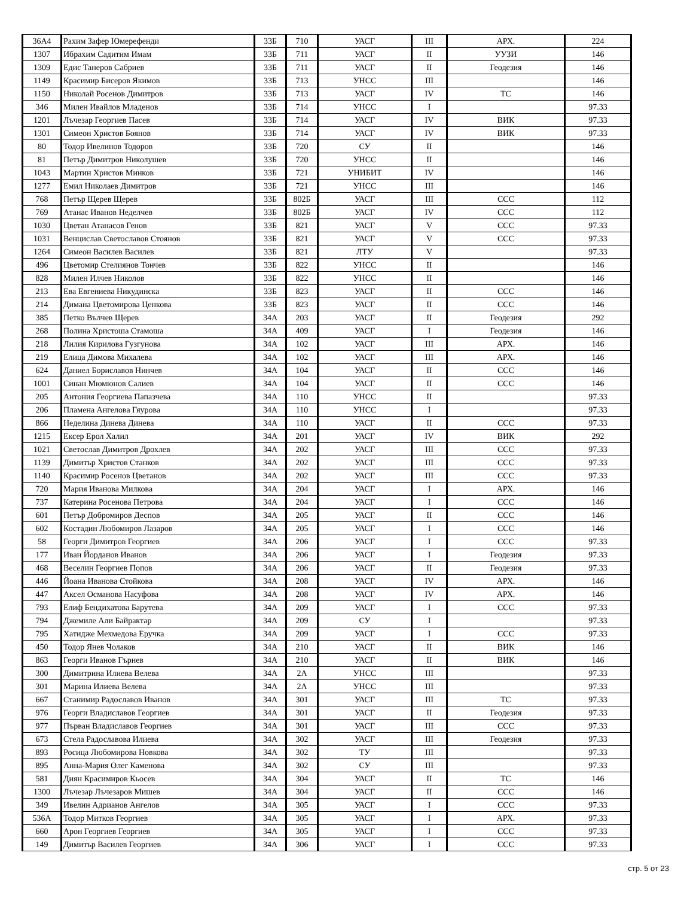| 36А4 | Рахим Зафер Юмерефенди | 33Б | 710 | УАСГ | III | АРХ. | 224 |
| 1307 | Ибрахим Садитим Имам | 33Б | 711 | УАСГ | II | УУЗИ | 146 |
| 1309 | Едис Танеров Сабриев | 33Б | 711 | УАСГ | II | Геодезия | 146 |
| 1149 | Красимир Бисеров Якимов | 33Б | 713 | УНСС | III | | 146 |
| 1150 | Николай Росенов Димитров | 33Б | 713 | УАСГ | IV | ТС | 146 |
| 346 | Милен Ивайлов Младенов | 33Б | 714 | УНСС | I | | 97.33 |
| 1201 | Лъчезар Георгиев Пасев | 33Б | 714 | УАСГ | IV | ВИК | 97.33 |
| 1301 | Симеон Христов Боянов | 33Б | 714 | УАСГ | IV | ВИК | 97.33 |
| 80 | Тодор Ивелинов Тодоров | 33Б | 720 | СУ | II | | 146 |
| 81 | Петър Димитров Николушев | 33Б | 720 | УНСС | II | | 146 |
| 1043 | Мартин Христов Минков | 33Б | 721 | УНИБИТ | IV | | 146 |
| 1277 | Емил Николаев Димитров | 33Б | 721 | УНСС | III | | 146 |
| 768 | Петър Щерев Щерев | 33Б | 802Б | УАСГ | III | ССС | 112 |
| 769 | Атанас Иванов Неделчев | 33Б | 802Б | УАСГ | IV | ССС | 112 |
| 1030 | Цветан Атанасов Генов | 33Б | 821 | УАСГ | V | ССС | 97.33 |
| 1031 | Венцислав Светославов Стоянов | 33Б | 821 | УАСГ | V | ССС | 97.33 |
| 1264 | Симеон Василев Василев | 33Б | 821 | ЛТУ | V | | 97.33 |
| 496 | Цветомир Стелиянов Тончев | 33Б | 822 | УНСС | II | | 146 |
| 828 | Милен Илчев Николов | 33Б | 822 | УНСС | II | | 146 |
| 213 | Ева Евгениева Никудинска | 33Б | 823 | УАСГ | II | ССС | 146 |
| 214 | Димана Цветомирова Ценкова | 33Б | 823 | УАСГ | II | ССС | 146 |
| 385 | Петко Вълчев Щерев | 34А | 203 | УАСГ | II | Геодезия | 292 |
| 268 | Полина Христоша Стамоша | 34А | 409 | УАСГ | I | Геодезия | 146 |
| 218 | Лилия Кирилова Гузгунова | 34А | 102 | УАСГ | III | АРХ. | 146 |
| 219 | Елица Димова Михалева | 34А | 102 | УАСГ | III | АРХ. | 146 |
| 624 | Даниел Бориславов Нинчев | 34А | 104 | УАСГ | II | ССС | 146 |
| 1001 | Синан Мюмюнов Салиев | 34А | 104 | УАСГ | II | ССС | 146 |
| 205 | Антония Георгиева Папазчева | 34А | 110 | УНСС | II | | 97.33 |
| 206 | Пламена Ангелова Гяурова | 34А | 110 | УНСС | I | | 97.33 |
| 866 | Неделина Динева Динева | 34А | 110 | УАСГ | II | ССС | 97.33 |
| 1215 | Ексер Ерол Халил | 34А | 201 | УАСГ | IV | ВИК | 292 |
| 1021 | Светослав Димитров Дрохлев | 34А | 202 | УАСГ | III | ССС | 97.33 |
| 1139 | Димитър Христов Станков | 34А | 202 | УАСГ | III | ССС | 97.33 |
| 1140 | Красимир Росенов Цветанов | 34А | 202 | УАСГ | III | ССС | 97.33 |
| 720 | Мария Иванова Милкова | 34А | 204 | УАСГ | I | АРХ. | 146 |
| 737 | Катерина Росенова Петрова | 34А | 204 | УАСГ | I | ССС | 146 |
| 601 | Петър Добромиров Деспов | 34А | 205 | УАСГ | II | ССС | 146 |
| 602 | Костадин Любомиров Лазаров | 34А | 205 | УАСГ | I | ССС | 146 |
| 58 | Георги Димитров Георгиев | 34А | 206 | УАСГ | I | ССС | 97.33 |
| 177 | Иван Йорданов Иванов | 34А | 206 | УАСГ | I | Геодезия | 97.33 |
| 468 | Веселин Георгиев Попов | 34А | 206 | УАСГ | II | Геодезия | 97.33 |
| 446 | Йоана Иванова Стойкова | 34А | 208 | УАСГ | IV | АРХ. | 146 |
| 447 | Аксел Османова Насуфова | 34А | 208 | УАСГ | IV | АРХ. | 146 |
| 793 | Елиф Бендихатова Барутева | 34А | 209 | УАСГ | I | ССС | 97.33 |
| 794 | Джемиле Али Байрактар | 34А | 209 | СУ | I | | 97.33 |
| 795 | Хатидже Мехмедова Еручка | 34А | 209 | УАСГ | I | ССС | 97.33 |
| 450 | Тодор Янев Чолаков | 34А | 210 | УАСГ | II | ВИК | 146 |
| 863 | Георги Иванов Гърнев | 34А | 210 | УАСГ | II | ВИК | 146 |
| 300 | Димитрина Илиева Велева | 34А | 2А | УНСС | III | | 97.33 |
| 301 | Марина Илиева Велева | 34А | 2А | УНСС | III | | 97.33 |
| 667 | Станимир Радославов Иванов | 34А | 301 | УАСГ | III | ТС | 97.33 |
| 976 | Георги Владиславов Георгиев | 34А | 301 | УАСГ | II | Геодезия | 97.33 |
| 977 | Първан Владиславов Георгиев | 34А | 301 | УАСГ | III | ССС | 97.33 |
| 673 | Стела Радославова Илиева | 34А | 302 | УАСГ | III | Геодезия | 97.33 |
| 893 | Росица Любомирова Новкова | 34А | 302 | ТУ | III | | 97.33 |
| 895 | Анна-Мария Олег Каменова | 34А | 302 | СУ | III | | 97.33 |
| 581 | Диян Красимиров Кьосев | 34А | 304 | УАСГ | II | ТС | 146 |
| 1300 | Лъчезар Лъчезаров Мишев | 34А | 304 | УАСГ | II | ССС | 146 |
| 349 | Ивелин Адрианов Ангелов | 34А | 305 | УАСГ | I | ССС | 97.33 |
| 536А | Тодор Митков Георгиев | 34А | 305 | УАСГ | I | АРХ. | 97.33 |
| 660 | Арон Георгиев Георгиев | 34А | 305 | УАСГ | I | ССС | 97.33 |
| 149 | Димитър Василев Георгиев | 34А | 306 | УАСГ | I | ССС | 97.33 |
стр. 5 от 23